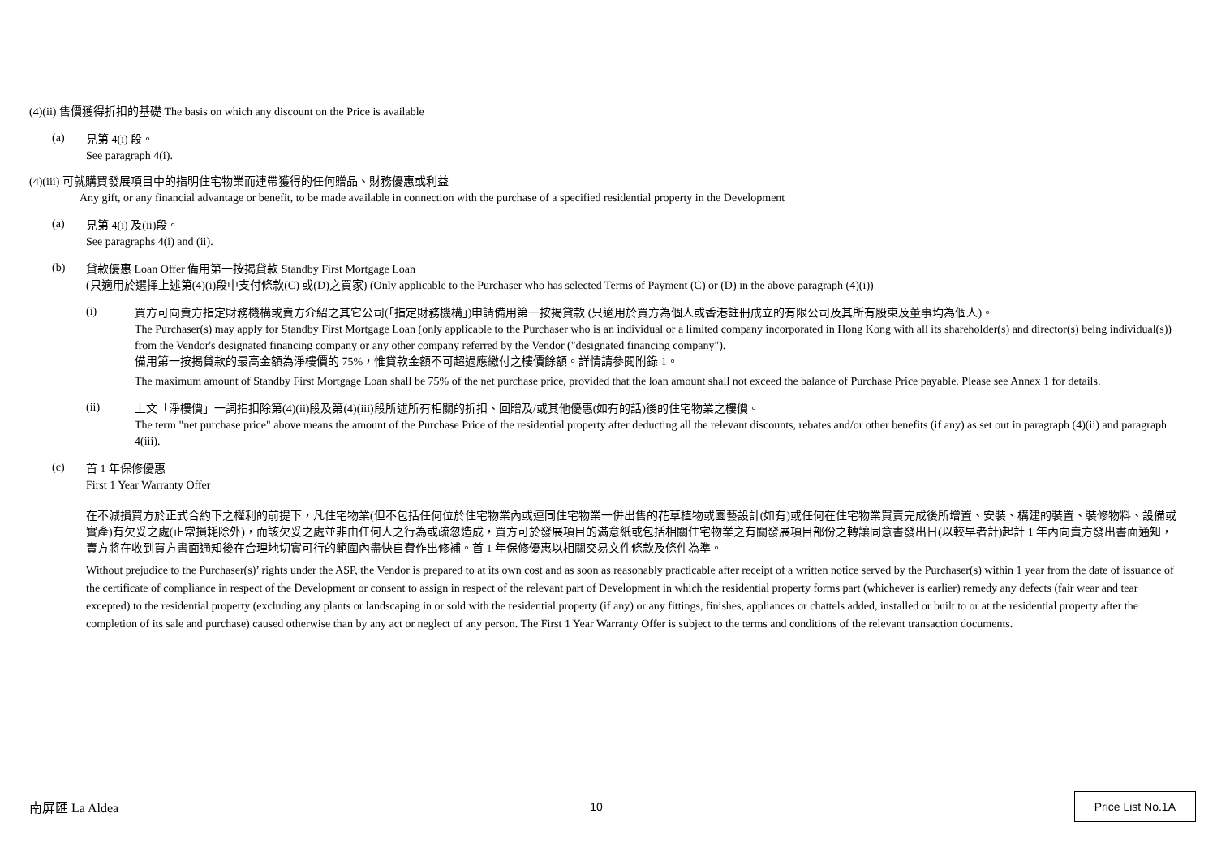(4)(ii) 售價獲得折扣的基礎 The basis on which any discount on the Price is available
(a)
見第 4(i) 段。
See paragraph 4(i).
(4)(iii) 可就購買發展項目中的指明住宅物業而連帶獲得的任何贈品、財務優惠或利益
Any gift, or any financial advantage or benefit, to be made available in connection with the purchase of a specified residential property in the Development
(a)
見第 4(i) 及(ii)段。
See paragraphs 4(i) and (ii).
(b)
貸款優惠 Loan Offer 備用第一按揭貸款 Standby First Mortgage Loan
(只適用於選擇上述第(4)(i)段中支付條款(C) 或(D)之買家) (Only applicable to the Purchaser who has selected Terms of Payment (C) or (D) in the above paragraph (4)(i))
(i)
買方可向賣方指定財務機構或賣方介紹之其它公司(「指定財務機構」)申請備用第一按揭貸款 (只適用於買方為個人或香港註冊成立的有限公司及其所有股東及董事均為個人)。
The Purchaser(s) may apply for Standby First Mortgage Loan (only applicable to the Purchaser who is an individual or a limited company incorporated in Hong Kong with all its shareholder(s) and director(s) being individual(s)) from the Vendor's designated financing company or any other company referred by the Vendor ("designated financing company").
備用第一按揭貸款的最高金額為淨樓價的 75%，惟貸款金額不可超過應繳付之樓價餘額。詳情請參閱附錄 1。
The maximum amount of Standby First Mortgage Loan shall be 75% of the net purchase price, provided that the loan amount shall not exceed the balance of Purchase Price payable. Please see Annex 1 for details.
(ii)
上文「淨樓價」一詞指扣除第(4)(ii)段及第(4)(iii)段所述所有相關的折扣、回贈及/或其他優惠(如有的話)後的住宅物業之樓價。
The term "net purchase price" above means the amount of the Purchase Price of the residential property after deducting all the relevant discounts, rebates and/or other benefits (if any) as set out in paragraph (4)(ii) and paragraph 4(iii).
(c)
首 1 年保修優惠
First 1 Year Warranty Offer
在不減損買方於正式合約下之權利的前提下，凡住宅物業(但不包括任何位於住宅物業內或連同住宅物業一併出售的花草植物或園藝設計(如有)或任何在住宅物業買賣完成後所增置、安裝、構建的裝置、裝修物料、設備或實產)有欠妥之處(正常損耗除外)，而該欠妥之處並非由任何人之行為或疏忽造成，買方可於發展項目的滿意紙或包括相關住宅物業之有關發展項目部份之轉讓同意書發出日(以較早者計)起計 1 年內向賣方發出書面通知，賣方將在收到買方書面通知後在合理地切實可行的範圍內盡快自費作出修補。首 1 年保修優惠以相關交易文件條款及條件為準。
Without prejudice to the Purchaser(s)’ rights under the ASP, the Vendor is prepared to at its own cost and as soon as reasonably practicable after receipt of a written notice served by the Purchaser(s) within 1 year from the date of issuance of the certificate of compliance in respect of the Development or consent to assign in respect of the relevant part of Development in which the residential property forms part (whichever is earlier) remedy any defects (fair wear and tear excepted) to the residential property (excluding any plants or landscaping in or sold with the residential property (if any) or any fittings, finishes, appliances or chattels added, installed or built to or at the residential property after the completion of its sale and purchase) caused otherwise than by any act or neglect of any person. The First 1 Year Warranty Offer is subject to the terms and conditions of the relevant transaction documents.
南屏匯 La Aldea 10 Price List No.1A